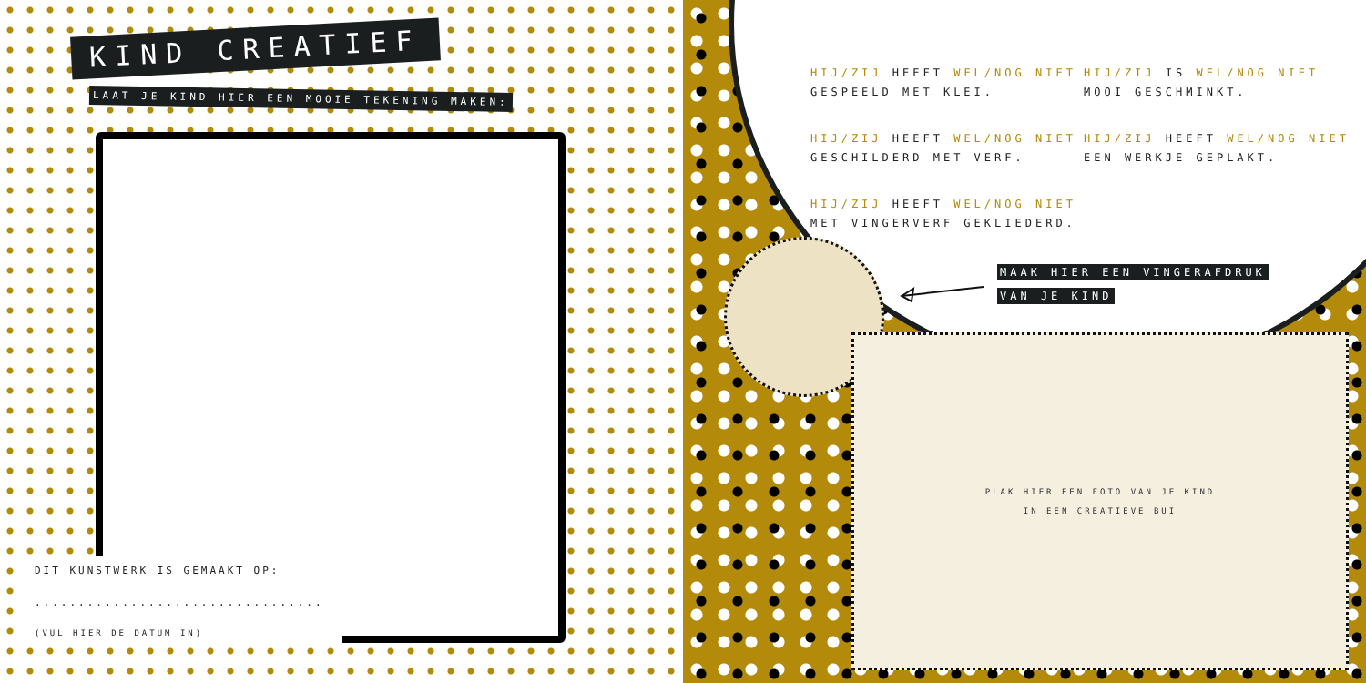KIND CREATIEF
LAAT JE KIND HIER EEN MOOIE TEKENING MAKEN:
DIT KUNSTWERK IS GEMAAKT OP:
.................................
(VUL HIER DE DATUM IN)
HIJ/ZIJ HEEFT WEL/NOG NIET
GESPEELD MET KLEI.
HIJ/ZIJ IS WEL/NOG NIET
MOOI GESCHMINKT.
HIJ/ZIJ HEEFT WEL/NOG NIET
GESCHILDERD MET VERF.
HIJ/ZIJ HEEFT WEL/NOG NIET
EEN WERKJE GEPLAKT.
HIJ/ZIJ HEEFT WEL/NOG NIET
MET VINGERVERF GEKLIEDERD.
MAAK HIER EEN VINGERAFDRUK
VAN JE KIND
PLAK HIER EEN FOTO VAN JE KIND
IN EEN CREATIEVE BUI